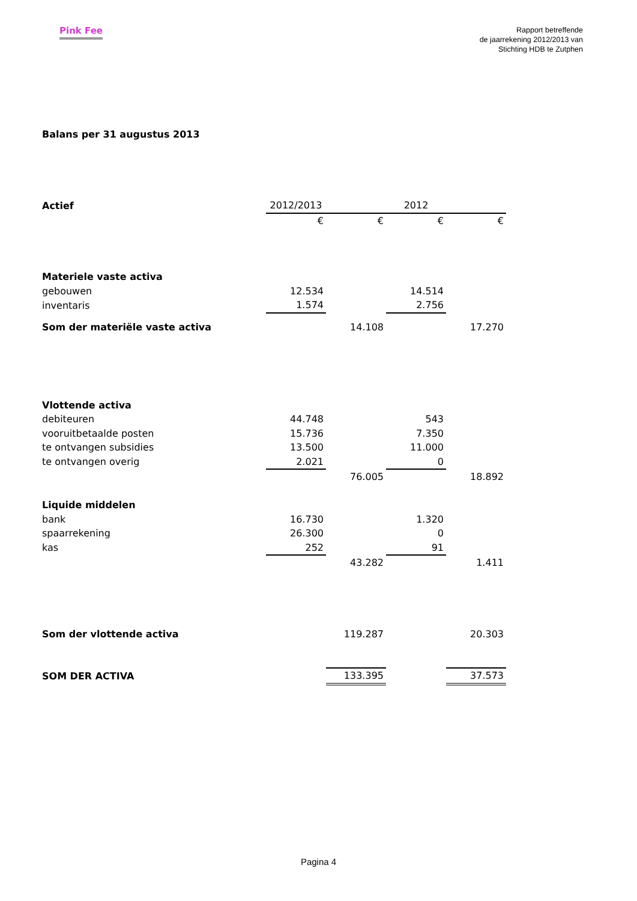Pink Fee
Rapport betreffende
de jaarrekening 2012/2013 van
Stichting HDB te Zutphen
Balans per 31 augustus 2013
| Actief | 2012/2013 | | 2012 | |
| | € | € | € | € |
| Materiele vaste activa | | | | |
| gebouwen | 12.534 | | 14.514 | |
| inventaris | 1.574 | | 2.756 | |
| Som der materiële vaste activa | | 14.108 | | 17.270 |
| Vlottende activa | | | | |
| debiteuren | 44.748 | | 543 | |
| vooruitbetaalde posten | 15.736 | | 7.350 | |
| te ontvangen subsidies | 13.500 | | 11.000 | |
| te ontvangen overig | 2.021 | | 0 | |
| | | 76.005 | | 18.892 |
| Liquide middelen | | | | |
| bank | 16.730 | | 1.320 | |
| spaarrekening | 26.300 | | 0 | |
| kas | 252 | | 91 | |
| | | 43.282 | | 1.411 |
| Som der vlottende activa | | 119.287 | | 20.303 |
| SOM DER ACTIVA | | 133.395 | | 37.573 |
Pagina 4